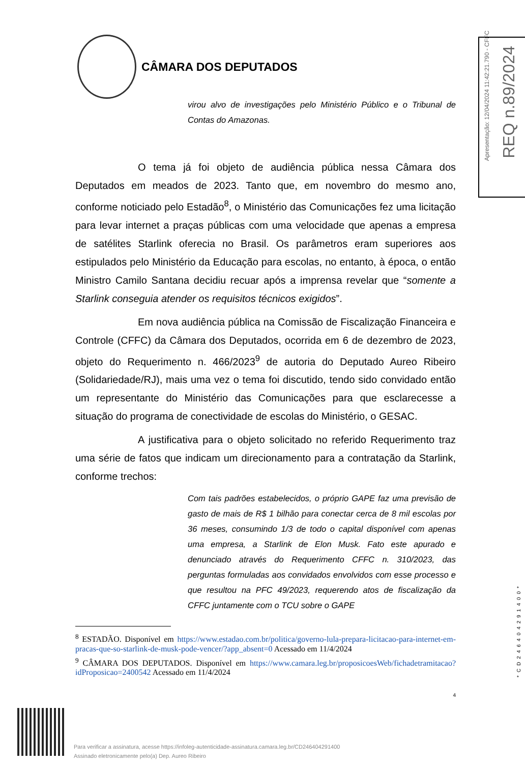CÂMARA DOS DEPUTADOS
Apresentação: 12/04/2024 11:42:21.790 - CFFC
REQ n.89/2024
virou alvo de investigações pelo Ministério Público e o Tribunal de Contas do Amazonas.
O tema já foi objeto de audiência pública nessa Câmara dos Deputados em meados de 2023. Tanto que, em novembro do mesmo ano, conforme noticiado pelo Estadão<sup>8</sup>, o Ministério das Comunicações fez uma licitação para levar internet a praças públicas com uma velocidade que apenas a empresa de satélites Starlink oferecia no Brasil. Os parâmetros eram superiores aos estipulados pelo Ministério da Educação para escolas, no entanto, à época, o então Ministro Camilo Santana decidiu recuar após a imprensa revelar que “somente a Starlink conseguia atender os requisitos técnicos exigidos”.
Em nova audiência pública na Comissão de Fiscalização Financeira e Controle (CFFC) da Câmara dos Deputados, ocorrida em 6 de dezembro de 2023, objeto do Requerimento n. 466/2023<sup>9</sup> de autoria do Deputado Aureo Ribeiro (Solidariedade/RJ), mais uma vez o tema foi discutido, tendo sido convidado então um representante do Ministério das Comunicações para que esclarecesse a situação do programa de conectividade de escolas do Ministério, o GESAC.
A justificativa para o objeto solicitado no referido Requerimento traz uma série de fatos que indicam um direcionamento para a contratação da Starlink, conforme trechos:
Com tais padrões estabelecidos, o próprio GAPE faz uma previsão de gasto de mais de R$ 1 bilhão para conectar cerca de 8 mil escolas por 36 meses, consumindo 1/3 de todo o capital disponível com apenas uma empresa, a Starlink de Elon Musk. Fato este apurado e denunciado através do Requerimento CFFC n. 310/2023, das perguntas formuladas aos convidados envolvidos com esse processo e que resultou na PFC 49/2023, requerendo atos de fiscalização da CFFC juntamente com o TCU sobre o GAPE
<sup>8</sup> ESTADÃO. Disponível em https://www.estadao.com.br/politica/governo-lula-prepara-licitacao-para-internet-em-pracas-que-so-starlink-de-musk-pode-vencer/?app_absent=0 Acessado em 11/4/2024
<sup>9</sup> CÂMARA DOS DEPUTADOS. Disponível em https://www.camara.leg.br/proposicoesWeb/fichadetramitacao?idProposicao=2400542 Acessado em 11/4/2024
4
*CD246404291400*
Para verificar a assinatura, acesse https://infoleg-autenticidade-assinatura.camara.leg.br/CD246404291400
Assinado eletronicamente pelo(a) Dep. Aureo Ribeiro